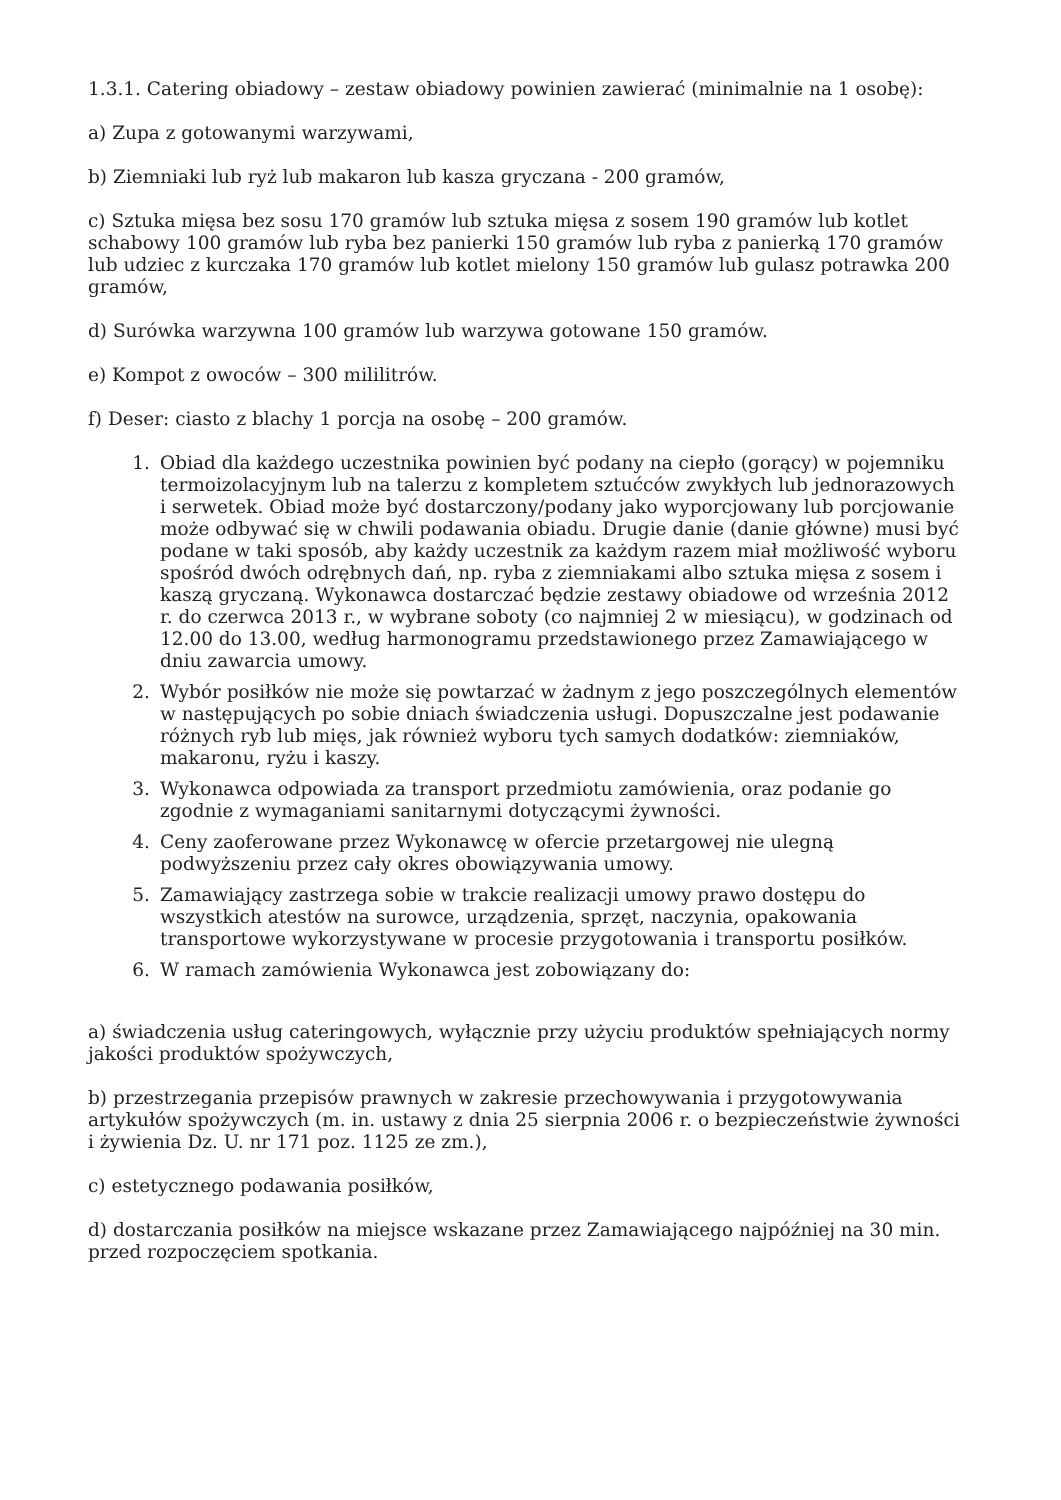1.3.1. Catering obiadowy – zestaw obiadowy powinien zawierać (minimalnie na 1 osobę):
a) Zupa z gotowanymi warzywami,
b) Ziemniaki lub ryż lub makaron lub kasza gryczana - 200 gramów,
c) Sztuka mięsa bez sosu 170 gramów lub sztuka mięsa z sosem 190 gramów lub kotlet schabowy 100 gramów lub ryba bez panierki 150 gramów lub ryba z panierką 170 gramów lub udziec z kurczaka 170 gramów lub kotlet mielony 150 gramów lub gulasz potrawka 200 gramów,
d) Surówka warzywna 100 gramów lub warzywa gotowane 150 gramów.
e) Kompot z owoców – 300 mililitrów.
f) Deser: ciasto z blachy 1 porcja na osobę – 200 gramów.
1. Obiad dla każdego uczestnika powinien być podany na ciepło (gorący) w pojemniku termoizolacyjnym lub na talerzu z kompletem sztućców zwykłych lub jednorazowych i serwetek. Obiad może być dostarczony/podany jako wyporcjowany lub porcjowanie może odbywać się w chwili podawania obiadu. Drugie danie (danie główne) musi być podane w taki sposób, aby każdy uczestnik za każdym razem miał możliwość wyboru spośród dwóch odrębnych dań, np. ryba z ziemniakami albo sztuka mięsa z sosem i kaszą gryczaną. Wykonawca dostarczać będzie zestawy obiadowe od września 2012 r. do czerwca 2013 r., w wybrane soboty (co najmniej 2 w miesiącu), w godzinach od 12.00 do 13.00, według harmonogramu przedstawionego przez Zamawiającego w dniu zawarcia umowy.
2. Wybór posiłków nie może się powtarzać w żadnym z jego poszczególnych elementów w następujących po sobie dniach świadczenia usługi. Dopuszczalne jest podawanie różnych ryb lub mięs, jak również wyboru tych samych dodatków: ziemniaków, makaronu, ryżu i kaszy.
3. Wykonawca odpowiada za transport przedmiotu zamówienia, oraz podanie go zgodnie z wymaganiami sanitarnymi dotyczącymi żywności.
4. Ceny zaoferowane przez Wykonawcę w ofercie przetargowej nie ulegną podwyższeniu przez cały okres obowiązywania umowy.
5. Zamawiający zastrzega sobie w trakcie realizacji umowy prawo dostępu do wszystkich atestów na surowce, urządzenia, sprzęt, naczynia, opakowania transportowe wykorzystywane w procesie przygotowania i transportu posiłków.
6. W ramach zamówienia Wykonawca jest zobowiązany do:
a) świadczenia usług cateringowych, wyłącznie przy użyciu produktów spełniających normy jakości produktów spożywczych,
b) przestrzegania przepisów prawnych w zakresie przechowywania i przygotowywania artykułów spożywczych (m. in. ustawy z dnia 25 sierpnia 2006 r. o bezpieczeństwie żywności i żywienia Dz. U. nr 171 poz. 1125 ze zm.),
c) estetycznego podawania posiłków,
d) dostarczania posiłków na miejsce wskazane przez Zamawiającego najpóźniej na 30 min. przed rozpoczęciem spotkania.